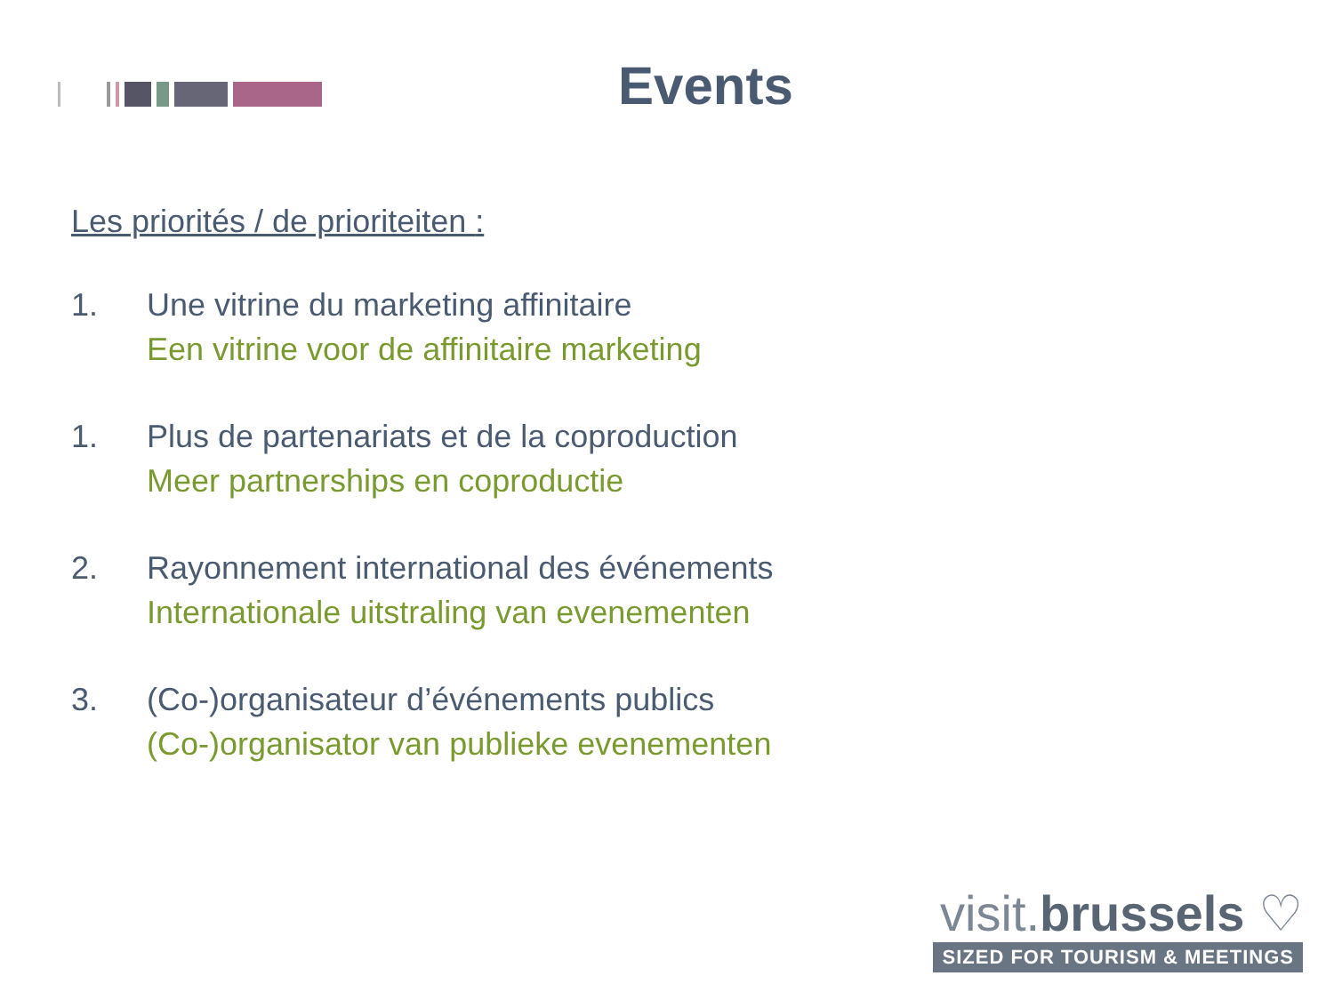Events
Les priorités / de prioriteiten :
1. Une vitrine du marketing affinitaire
Een vitrine voor de affinitaire marketing
1. Plus de partenariats et de la coproduction
Meer partnerships en coproductie
2. Rayonnement international des événements
Internationale uitstraling van evenementen
3. (Co-)organisateur d’événements publics
(Co-)organisator van publieke evenementen
visit.brussels ♡
SIZED FOR TOURISM & MEETINGS